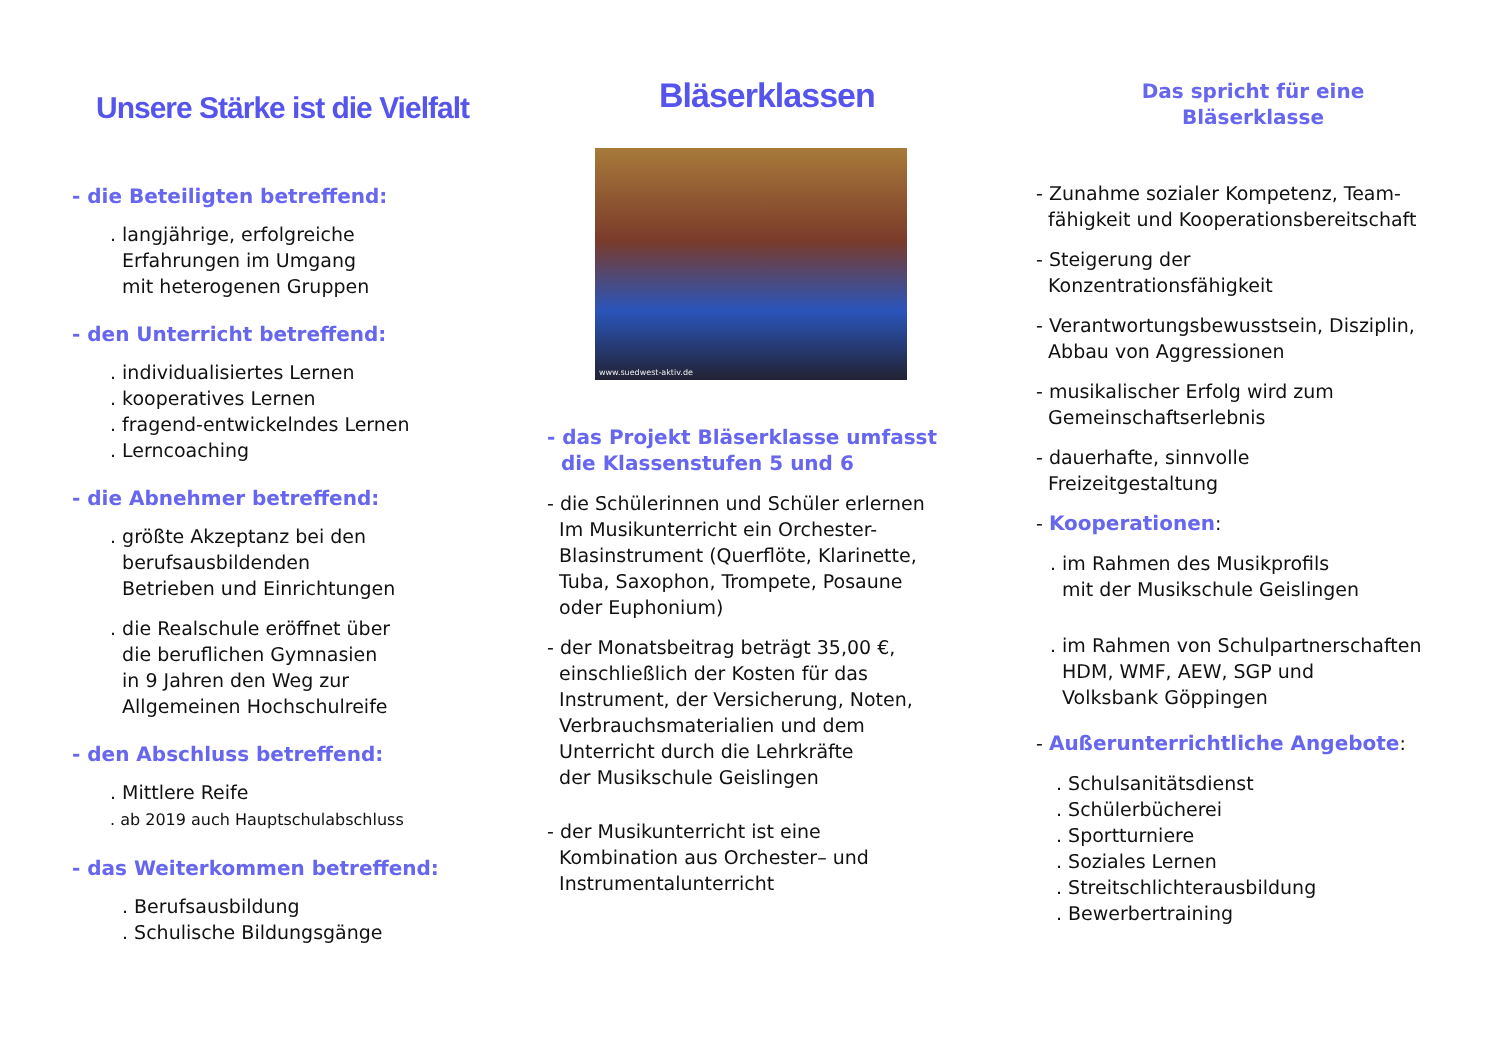Unsere Stärke ist die Vielfalt
- die Beteiligten betreffend:
. langjährige, erfolgreiche
Erfahrungen im Umgang
mit heterogenen Gruppen
- den Unterricht betreffend:
. individualisiertes Lernen
. kooperatives Lernen
. fragend-entwickelndes Lernen
. Lerncoaching
- die Abnehmer betreffend:
. größte Akzeptanz bei den
berufsausbildenden
Betrieben und Einrichtungen
. die Realschule eröffnet über
die beruflichen Gymnasien
in 9 Jahren den Weg zur
Allgemeinen Hochschulreife
- den Abschluss betreffend:
. Mittlere Reife
. ab 2019 auch Hauptschulabschluss
- das Weiterkommen betreffend:
. Berufsausbildung
. Schulische Bildungsgänge
Bläserklassen
www.suedwest-aktiv.de
- das Projekt Bläserklasse umfasst
die Klassenstufen 5 und 6
- die Schülerinnen und Schüler erlernen
Im Musikunterricht ein Orchester-
Blasinstrument (Querflöte, Klarinette,
Tuba, Saxophon, Trompete, Posaune
oder Euphonium)
- der Monatsbeitrag beträgt 35,00 €,
einschließlich der Kosten für das
Instrument, der Versicherung, Noten,
Verbrauchsmaterialien und dem
Unterricht durch die Lehrkräfte
der Musikschule Geislingen
- der Musikunterricht ist eine
Kombination aus Orchester– und
Instrumentalunterricht
Das spricht für eine
Bläserklasse
- Zunahme sozialer Kompetenz, Team-
fähigkeit und Kooperationsbereitschaft
- Steigerung der
Konzentrationsfähigkeit
- Verantwortungsbewusstsein, Disziplin,
Abbau von Aggressionen
- musikalischer Erfolg wird zum
Gemeinschaftserlebnis
- dauerhafte, sinnvolle
Freizeitgestaltung
- Kooperationen:
. im Rahmen des Musikprofils
mit der Musikschule Geislingen
. im Rahmen von Schulpartnerschaften
HDM, WMF, AEW, SGP und
Volksbank Göppingen
- Außerunterrichtliche Angebote:
. Schulsanitätsdienst
. Schülerbücherei
. Sportturniere
. Soziales Lernen
. Streitschlichterausbildung
. Bewerbertraining